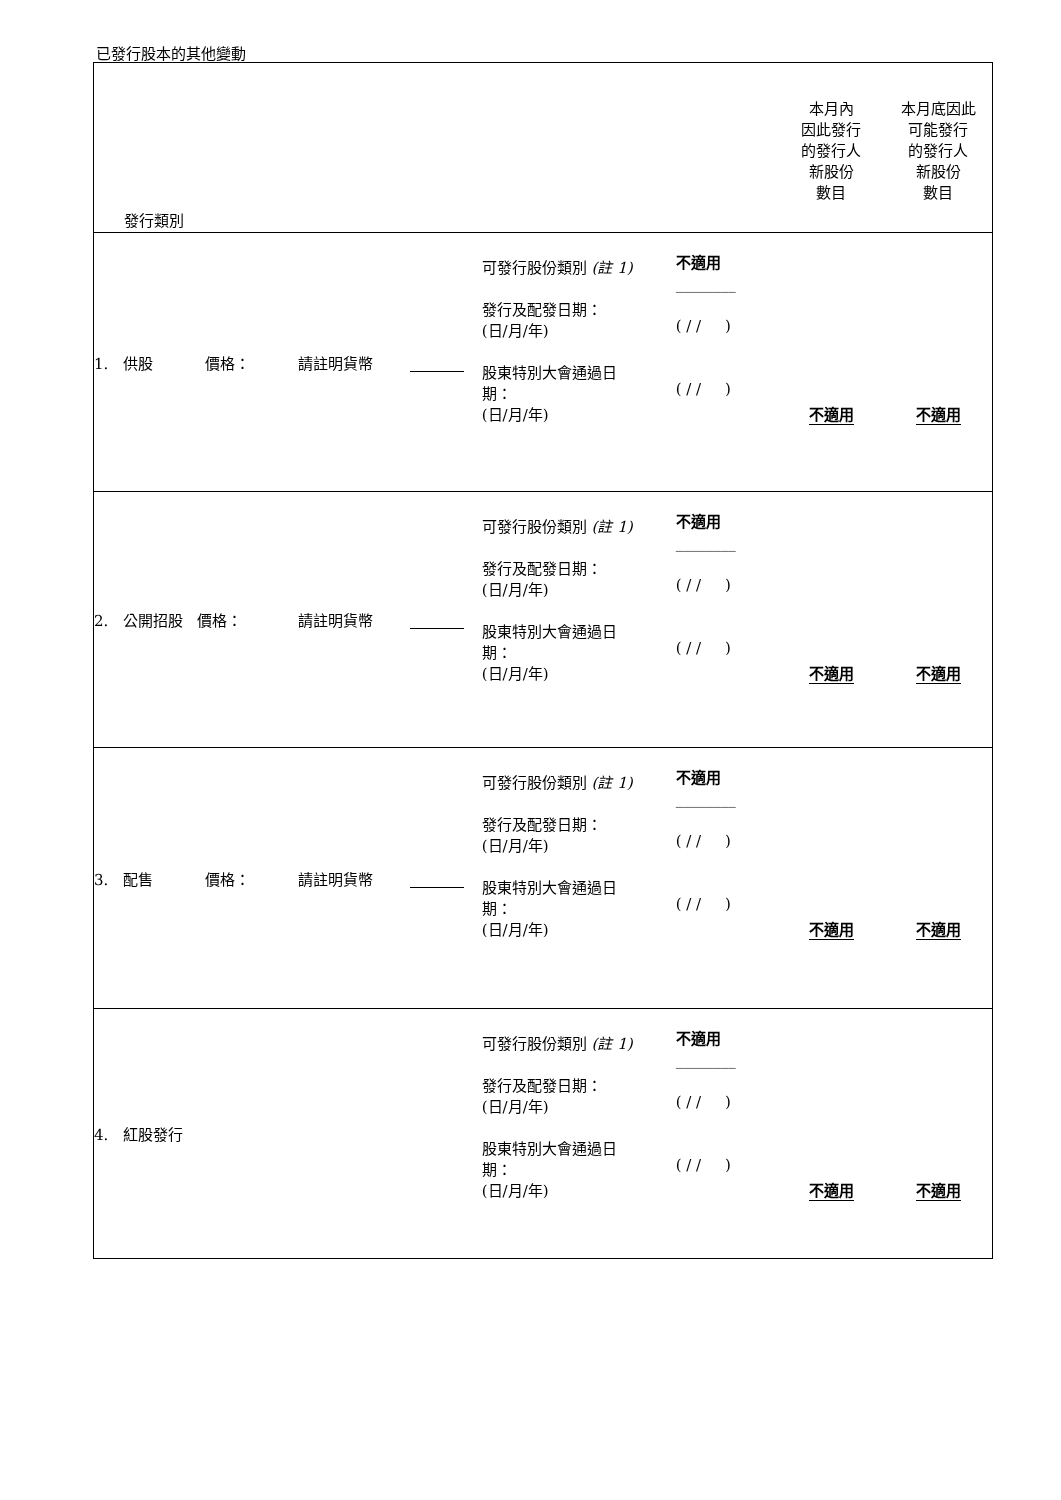已發行股本的其他變動
| 發行類別 | | | | | | 本月內 因此發行 的發行人 新股份 數目 | 本月底因此 可能發行 的發行人 新股份 數目 |
| --- | --- | --- | --- | --- | --- | --- | --- |
| 1. 供股 價格： | 請註明貨幣 | | | 可發行股份類別 (註 1) 發行及配發日期： (日/月/年) 股東特別大會通過日 期： (日/月/年) | 不適用 ________ ( / / ) ( / / ) | 不適用 | 不適用 |
| 2. 公開招股 價格： | 請註明貨幣 | | | 可發行股份類別 (註 1) 發行及配發日期： (日/月/年) 股東特別大會通過日 期： (日/月/年) | 不適用 ________ ( / / ) ( / / ) | 不適用 | 不適用 |
| 3. 配售 價格： | 請註明貨幣 | | | 可發行股份類別 (註 1) 發行及配發日期： (日/月/年) 股東特別大會通過日 期： (日/月/年) | 不適用 ________ ( / / ) ( / / ) | 不適用 | 不適用 |
| 4. 紅股發行 | | | | 可發行股份類別 (註 1) 發行及配發日期： (日/月/年) 股東特別大會通過日 期： (日/月/年) | 不適用 ________ ( / / ) ( / / ) | 不適用 | 不適用 |